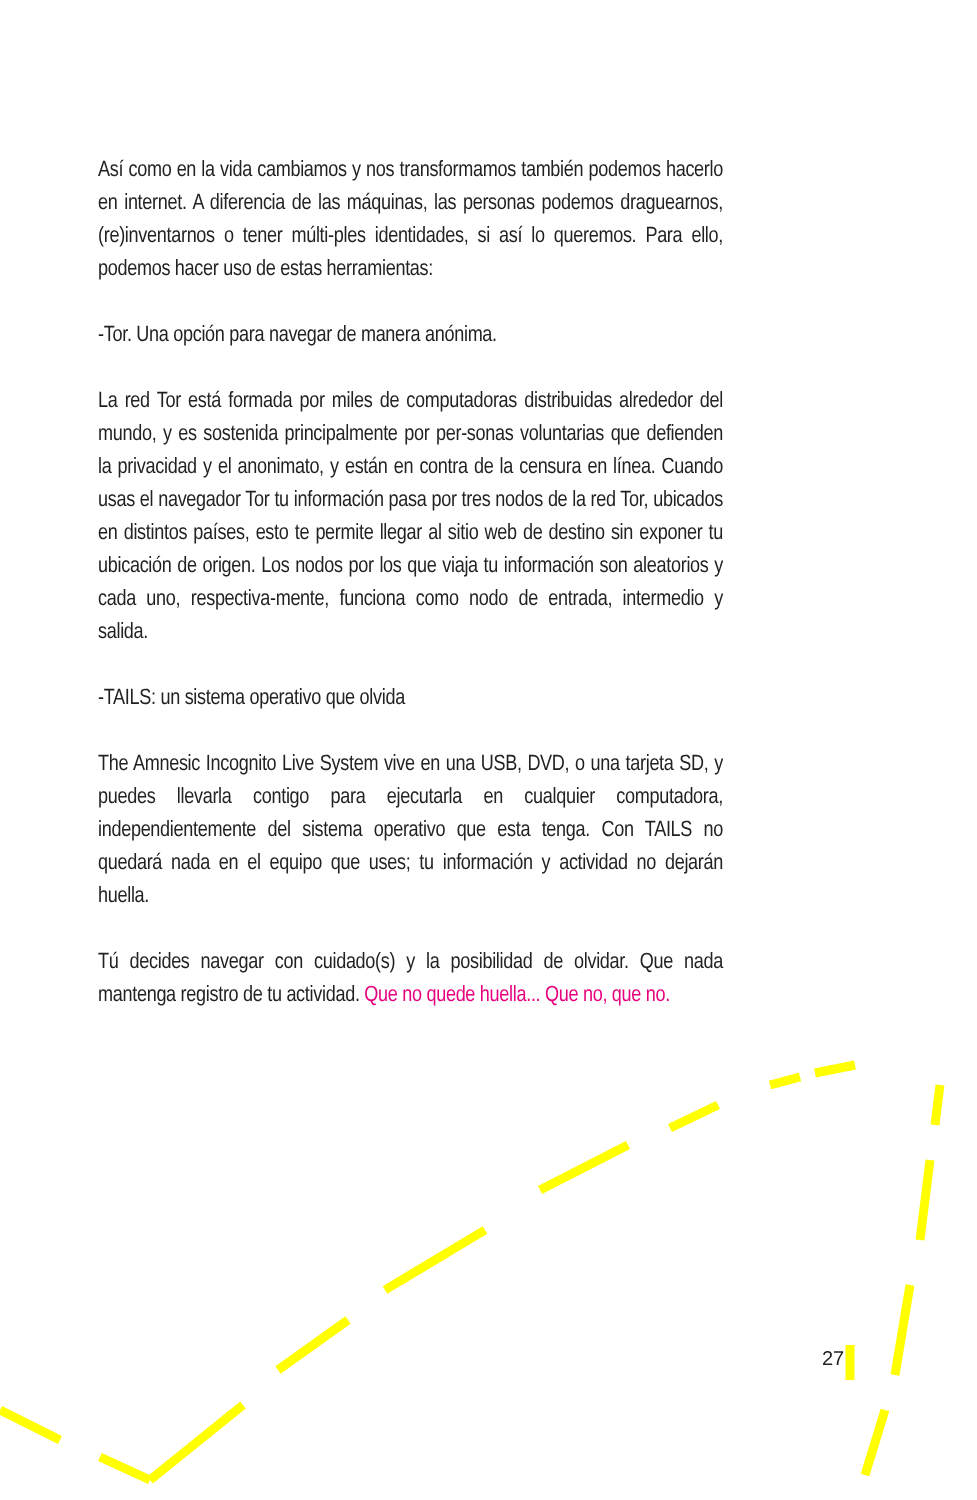Así como en la vida cambiamos y nos transformamos también podemos hacerlo en internet. A diferencia de las máquinas, las personas podemos draguearnos, (re)inventarnos o tener múlti-ples identidades, si así lo queremos. Para ello, podemos hacer uso de estas herramientas:
-Tor. Una opción para navegar de manera anónima.
La red Tor está formada por miles de computadoras distribuidas alrededor del mundo, y es sostenida principalmente por per-sonas voluntarias que defienden la privacidad y el anonimato, y están en contra de la censura en línea. Cuando usas el navegador Tor tu información pasa por tres nodos de la red Tor, ubicados en distintos países, esto te permite llegar al sitio web de destino sin exponer tu ubicación de origen. Los nodos por los que viaja tu información son aleatorios y cada uno, respectiva-mente, funciona como nodo de entrada, intermedio y salida.
-TAILS: un sistema operativo que olvida
The Amnesic Incognito Live System vive en una USB, DVD, o una tarjeta SD, y puedes llevarla contigo para ejecutarla en cualquier computadora, independientemente del sistema operativo que esta tenga. Con TAILS no quedará nada en el equipo que uses; tu información y actividad no dejarán huella.
Tú decides navegar con cuidado(s) y la posibilidad de olvidar. Que nada mantenga registro de tu actividad. Que no quede huella... Que no, que no.
27